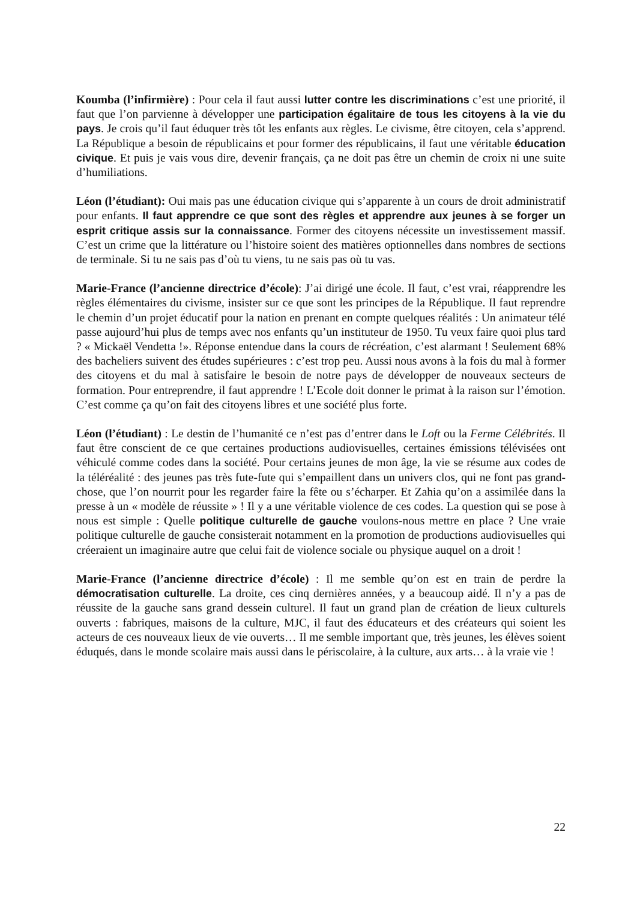Koumba (l’infirmière) : Pour cela il faut aussi lutter contre les discriminations c’est une priorité, il faut que l’on parvienne à développer une participation égalitaire de tous les citoyens à la vie du pays. Je crois qu’il faut éduquer très tôt les enfants aux règles. Le civisme, être citoyen, cela s’apprend. La République a besoin de républicains et pour former des républicains, il faut une véritable éducation civique. Et puis je vais vous dire, devenir français, ça ne doit pas être un chemin de croix ni une suite d’humiliations.
Léon (l’étudiant): Oui mais pas une éducation civique qui s’apparente à un cours de droit administratif pour enfants. Il faut apprendre ce que sont des règles et apprendre aux jeunes à se forger un esprit critique assis sur la connaissance. Former des citoyens nécessite un investissement massif. C’est un crime que la littérature ou l’histoire soient des matières optionnelles dans nombres de sections de terminale. Si tu ne sais pas d’où tu viens, tu ne sais pas où tu vas.
Marie-France (l’ancienne directrice d’école): J’ai dirigé une école. Il faut, c’est vrai, réapprendre les règles élémentaires du civisme, insister sur ce que sont les principes de la République. Il faut reprendre le chemin d’un projet éducatif pour la nation en prenant en compte quelques réalités : Un animateur télé passe aujourd’hui plus de temps avec nos enfants qu’un instituteur de 1950. Tu veux faire quoi plus tard ? « Mickaël Vendetta !». Réponse entendue dans la cours de récréation, c’est alarmant ! Seulement 68% des bacheliers suivent des études supérieures : c’est trop peu. Aussi nous avons à la fois du mal à former des citoyens et du mal à satisfaire le besoin de notre pays de développer de nouveaux secteurs de formation. Pour entreprendre, il faut apprendre ! L’Ecole doit donner le primat à la raison sur l’émotion. C’est comme ça qu’on fait des citoyens libres et une société plus forte.
Léon (l’étudiant) : Le destin de l’humanité ce n’est pas d’entrer dans le Loft ou la Ferme Célébrités. Il faut être conscient de ce que certaines productions audiovisuelles, certaines émissions télévisées ont véhiculé comme codes dans la société. Pour certains jeunes de mon âge, la vie se résume aux codes de la téléréalité : des jeunes pas très fute-fute qui s’empaillent dans un univers clos, qui ne font pas grand-chose, que l’on nourrit pour les regarder faire la fête ou s’écharper. Et Zahia qu’on a assimilée dans la presse à un « modèle de réussite » ! Il y a une véritable violence de ces codes. La question qui se pose à nous est simple : Quelle politique culturelle de gauche voulons-nous mettre en place ? Une vraie politique culturelle de gauche consisterait notamment en la promotion de productions audiovisuelles qui créeraient un imaginaire autre que celui fait de violence sociale ou physique auquel on a droit !
Marie-France (l’ancienne directrice d’école) : Il me semble qu’on est en train de perdre la démocratisation culturelle. La droite, ces cinq dernières années, y a beaucoup aidé. Il n’y a pas de réussite de la gauche sans grand dessein culturel. Il faut un grand plan de création de lieux culturels ouverts : fabriques, maisons de la culture, MJC, il faut des éducateurs et des créateurs qui soient les acteurs de ces nouveaux lieux de vie ouverts… Il me semble important que, très jeunes, les élèves soient éduqués, dans le monde scolaire mais aussi dans le périscolaire, à la culture, aux arts… à la vraie vie !
22